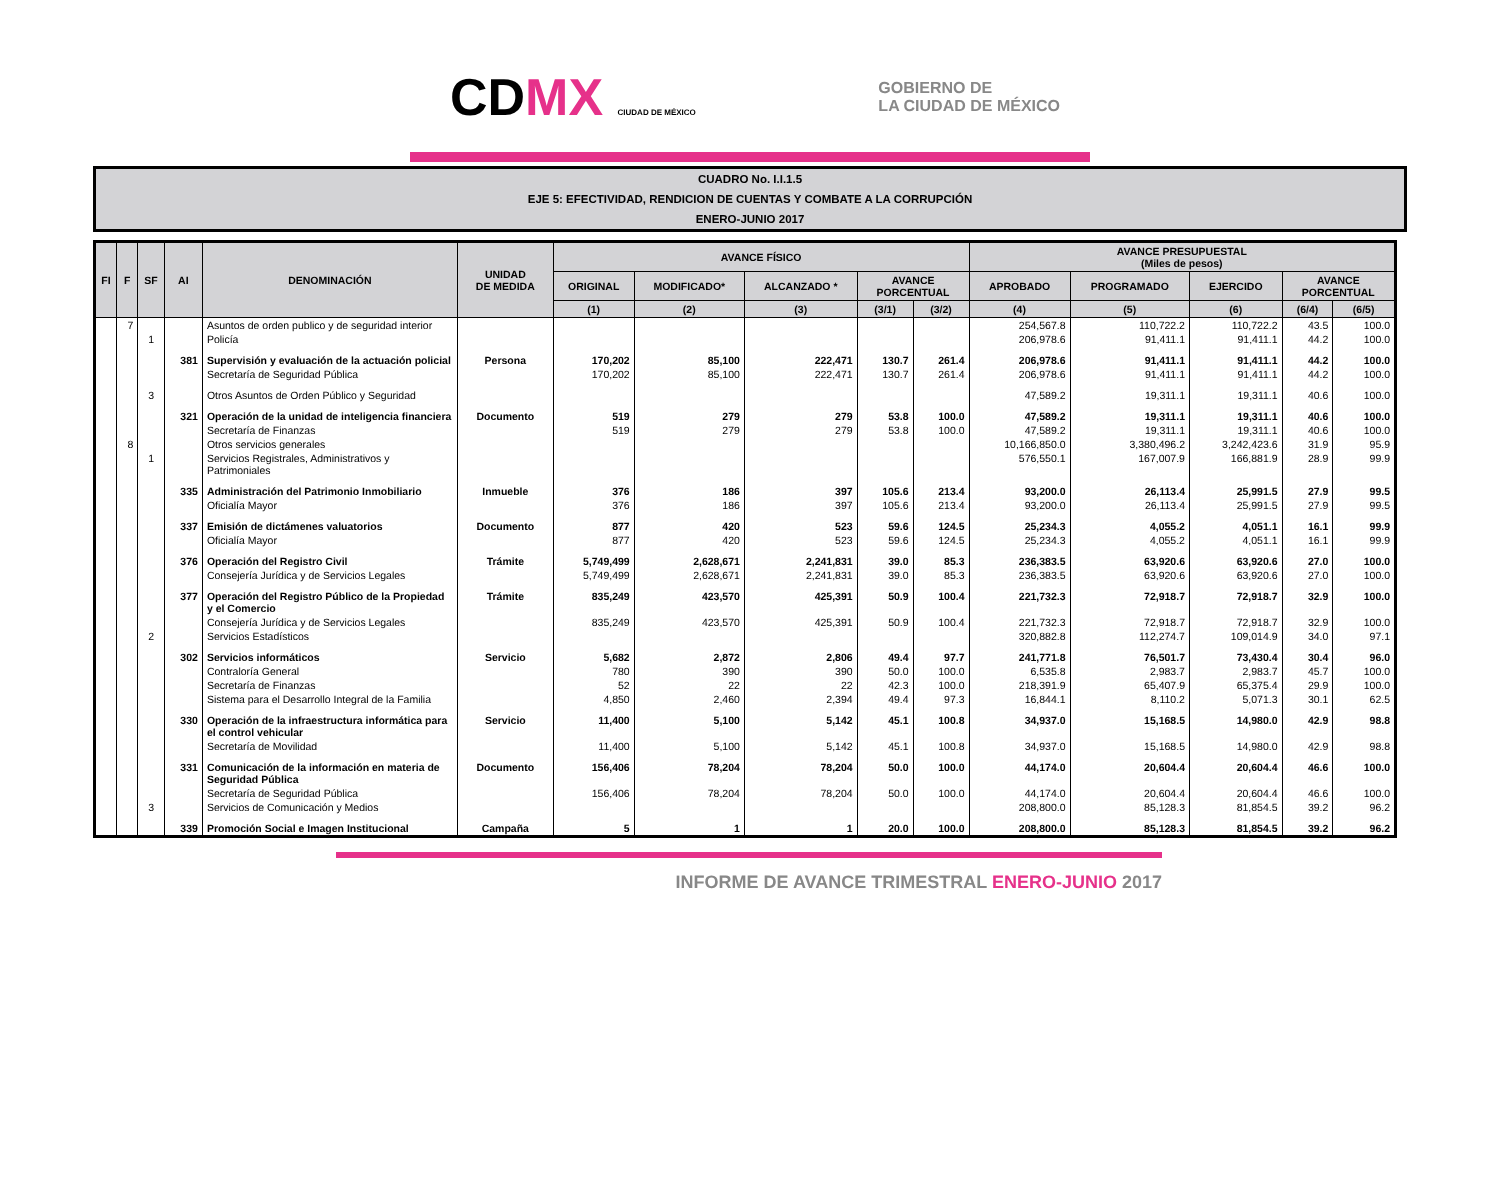CDMX CIUDAD DE MÉXICO
GOBIERNO DE
LA CIUDAD DE MÉXICO
CUADRO No. I.I.1.5
EJE 5: EFECTIVIDAD, RENDICION DE CUENTAS Y COMBATE A LA CORRUPCIÓN
ENERO-JUNIO 2017
| FI | F | SF | AI | DENOMINACIÓN | UNIDAD DE MEDIDA | AVANCE FÍSICO | | | | | AVANCE PRESUPUESTAL (Miles de pesos) | | | | |
| --- | --- | --- | --- | --- | --- | --- | --- | --- | --- | --- | --- | --- | --- | --- | --- |
| | | | | | | ORIGINAL | MODIFICADO* | ALCANZADO * | AVANCE PORCENTUAL | | APROBADO | PROGRAMADO | EJERCIDO | AVANCE PORCENTUAL | |
| | | | | | | (1) | (2) | (3) | (3/1) | (3/2) | (4) | (5) | (6) | (6/4) | (6/5) |
| | 7 | | | Asuntos de orden publico y de seguridad interior | | | | | | | 254,567.8 | 110,722.2 | 110,722.2 | 43.5 | 100.0 |
| | | 1 | | Policía | | | | | | | 206,978.6 | 91,411.1 | 91,411.1 | 44.2 | 100.0 |
| | | | 381 | Supervisión y evaluación de la actuación policial | Persona | 170,202 | 85,100 | 222,471 | 130.7 | 261.4 | 206,978.6 | 91,411.1 | 91,411.1 | 44.2 | 100.0 |
| | | | | Secretaría de Seguridad Pública | | 170,202 | 85,100 | 222,471 | 130.7 | 261.4 | 206,978.6 | 91,411.1 | 91,411.1 | 44.2 | 100.0 |
| | | 3 | | Otros Asuntos de Orden Público y Seguridad | | | | | | | 47,589.2 | 19,311.1 | 19,311.1 | 40.6 | 100.0 |
| | | | 321 | Operación de la unidad de inteligencia financiera | Documento | 519 | 279 | 279 | 53.8 | 100.0 | 47,589.2 | 19,311.1 | 19,311.1 | 40.6 | 100.0 |
| | | | | Secretaría de Finanzas | | 519 | 279 | 279 | 53.8 | 100.0 | 47,589.2 | 19,311.1 | 19,311.1 | 40.6 | 100.0 |
| | 8 | | | Otros servicios generales | | | | | | | 10,166,850.0 | 3,380,496.2 | 3,242,423.6 | 31.9 | 95.9 |
| | | 1 | | Servicios Registrales, Administrativos y Patrimoniales | | | | | | | 576,550.1 | 167,007.9 | 166,881.9 | 28.9 | 99.9 |
| | | | 335 | Administración del Patrimonio Inmobiliario | Inmueble | 376 | 186 | 397 | 105.6 | 213.4 | 93,200.0 | 26,113.4 | 25,991.5 | 27.9 | 99.5 |
| | | | | Oficialía Mayor | | 376 | 186 | 397 | 105.6 | 213.4 | 93,200.0 | 26,113.4 | 25,991.5 | 27.9 | 99.5 |
| | | | 337 | Emisión de dictámenes valuatorios | Documento | 877 | 420 | 523 | 59.6 | 124.5 | 25,234.3 | 4,055.2 | 4,051.1 | 16.1 | 99.9 |
| | | | | Oficialía Mayor | | 877 | 420 | 523 | 59.6 | 124.5 | 25,234.3 | 4,055.2 | 4,051.1 | 16.1 | 99.9 |
| | | | 376 | Operación del Registro Civil | Trámite | 5,749,499 | 2,628,671 | 2,241,831 | 39.0 | 85.3 | 236,383.5 | 63,920.6 | 63,920.6 | 27.0 | 100.0 |
| | | | | Consejería Jurídica y de Servicios Legales | | 5,749,499 | 2,628,671 | 2,241,831 | 39.0 | 85.3 | 236,383.5 | 63,920.6 | 63,920.6 | 27.0 | 100.0 |
| | | | 377 | Operación del Registro Público de la Propiedad y el Comercio | Trámite | 835,249 | 423,570 | 425,391 | 50.9 | 100.4 | 221,732.3 | 72,918.7 | 72,918.7 | 32.9 | 100.0 |
| | | | | Consejería Jurídica y de Servicios Legales | | 835,249 | 423,570 | 425,391 | 50.9 | 100.4 | 221,732.3 | 72,918.7 | 72,918.7 | 32.9 | 100.0 |
| | | 2 | | Servicios Estadísticos | | | | | | | 320,882.8 | 112,274.7 | 109,014.9 | 34.0 | 97.1 |
| | | | 302 | Servicios informáticos | Servicio | 5,682 | 2,872 | 2,806 | 49.4 | 97.7 | 241,771.8 | 76,501.7 | 73,430.4 | 30.4 | 96.0 |
| | | | | Contraloría General | | 780 | 390 | 390 | 50.0 | 100.0 | 6,535.8 | 2,983.7 | 2,983.7 | 45.7 | 100.0 |
| | | | | Secretaría de Finanzas | | 52 | 22 | 22 | 42.3 | 100.0 | 218,391.9 | 65,407.9 | 65,375.4 | 29.9 | 100.0 |
| | | | | Sistema para el Desarrollo Integral de la Familia | | 4,850 | 2,460 | 2,394 | 49.4 | 97.3 | 16,844.1 | 8,110.2 | 5,071.3 | 30.1 | 62.5 |
| | | | 330 | Operación de la infraestructura informática para el control vehicular | Servicio | 11,400 | 5,100 | 5,142 | 45.1 | 100.8 | 34,937.0 | 15,168.5 | 14,980.0 | 42.9 | 98.8 |
| | | | | Secretaría de Movilidad | | 11,400 | 5,100 | 5,142 | 45.1 | 100.8 | 34,937.0 | 15,168.5 | 14,980.0 | 42.9 | 98.8 |
| | | | 331 | Comunicación de la información en materia de Seguridad Pública | Documento | 156,406 | 78,204 | 78,204 | 50.0 | 100.0 | 44,174.0 | 20,604.4 | 20,604.4 | 46.6 | 100.0 |
| | | | | Secretaría de Seguridad Pública | | 156,406 | 78,204 | 78,204 | 50.0 | 100.0 | 44,174.0 | 20,604.4 | 20,604.4 | 46.6 | 100.0 |
| | | 3 | | Servicios de Comunicación y Medios | | | | | | | 208,800.0 | 85,128.3 | 81,854.5 | 39.2 | 96.2 |
| | | | 339 | Promoción Social e Imagen Institucional | Campaña | 5 | 1 | 1 | 20.0 | 100.0 | 208,800.0 | 85,128.3 | 81,854.5 | 39.2 | 96.2 |
INFORME DE AVANCE TRIMESTRAL ENERO-JUNIO 2017